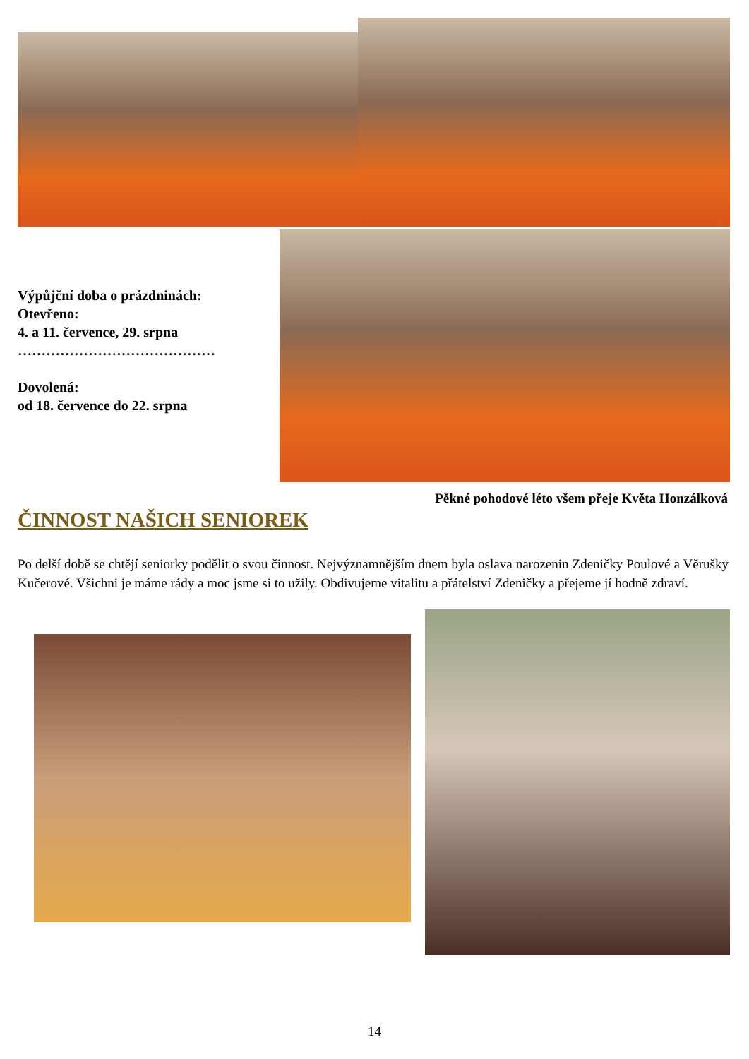Výpůjční doba o prázdninách:
Otevřeno:
4. a 11. července, 29. srpna
……………………………………
Dovolená:
od 18. července do 22. srpna
Pěkné pohodové léto všem přeje Květa Honzálková
ČINNOST NAŠICH SENIOREK
Po delší době se chtějí seniorky podělit o svou činnost. Nejvýznamnějším dnem byla oslava narozenin Zdeničky Poulové a Věrušky Kučerové. Všichni je máme rády a moc jsme si to užily. Obdivujeme vitalitu a přátelství Zdeničky a přejeme jí hodně zdraví.
14